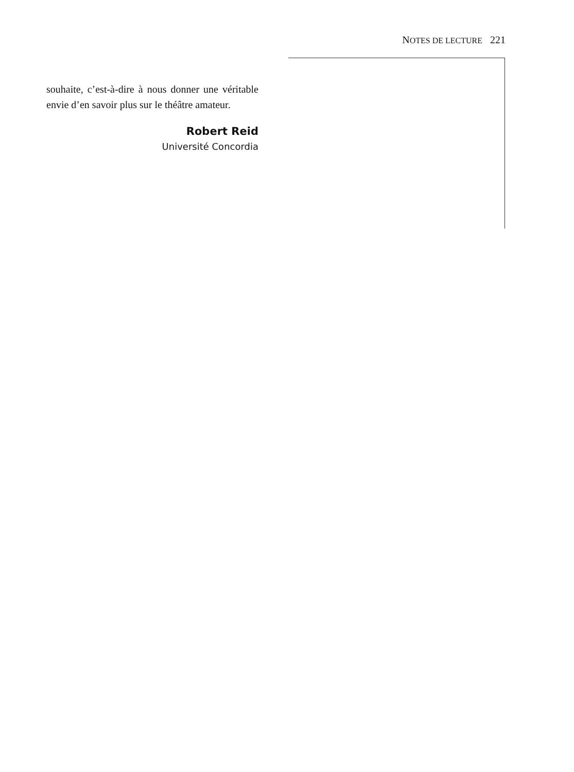NOTES DE LECTURE 221
souhaite, c’est-à-dire à nous donner une véritable envie d’en savoir plus sur le théâtre amateur.
Robert Reid
Université Concordia